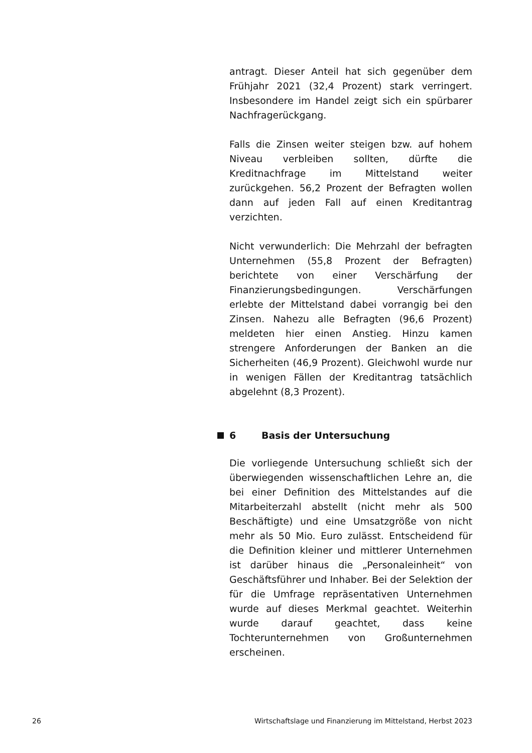antragt. Dieser Anteil hat sich gegenüber dem Frühjahr 2021 (32,4 Prozent) stark verringert. Insbesondere im Handel zeigt sich ein spürbarer Nachfragerückgang.
Falls die Zinsen weiter steigen bzw. auf hohem Niveau verbleiben sollten, dürfte die Kreditnachfrage im Mittelstand weiter zurückgehen. 56,2 Prozent der Befragten wollen dann auf jeden Fall auf einen Kreditantrag verzichten.
Nicht verwunderlich: Die Mehrzahl der befragten Unternehmen (55,8 Prozent der Befragten) berichtete von einer Verschärfung der Finanzierungsbedingungen. Verschärfungen erlebte der Mittelstand dabei vorrangig bei den Zinsen. Nahezu alle Befragten (96,6 Prozent) meldeten hier einen Anstieg. Hinzu kamen strengere Anforderungen der Banken an die Sicherheiten (46,9 Prozent). Gleichwohl wurde nur in wenigen Fällen der Kreditantrag tatsächlich abgelehnt (8,3 Prozent).
6 Basis der Untersuchung
Die vorliegende Untersuchung schließt sich der überwiegenden wissenschaftlichen Lehre an, die bei einer Definition des Mittelstandes auf die Mitarbeiterzahl abstellt (nicht mehr als 500 Beschäftigte) und eine Umsatzgröße von nicht mehr als 50 Mio. Euro zulässt. Entscheidend für die Definition kleiner und mittlerer Unternehmen ist darüber hinaus die „Personaleinheit“ von Geschäftsführer und Inhaber. Bei der Selektion der für die Umfrage repräsentativen Unternehmen wurde auf dieses Merkmal geachtet. Weiterhin wurde darauf geachtet, dass keine Tochterunternehmen von Großunternehmen erscheinen.
26 Wirtschaftslage und Finanzierung im Mittelstand, Herbst 2023